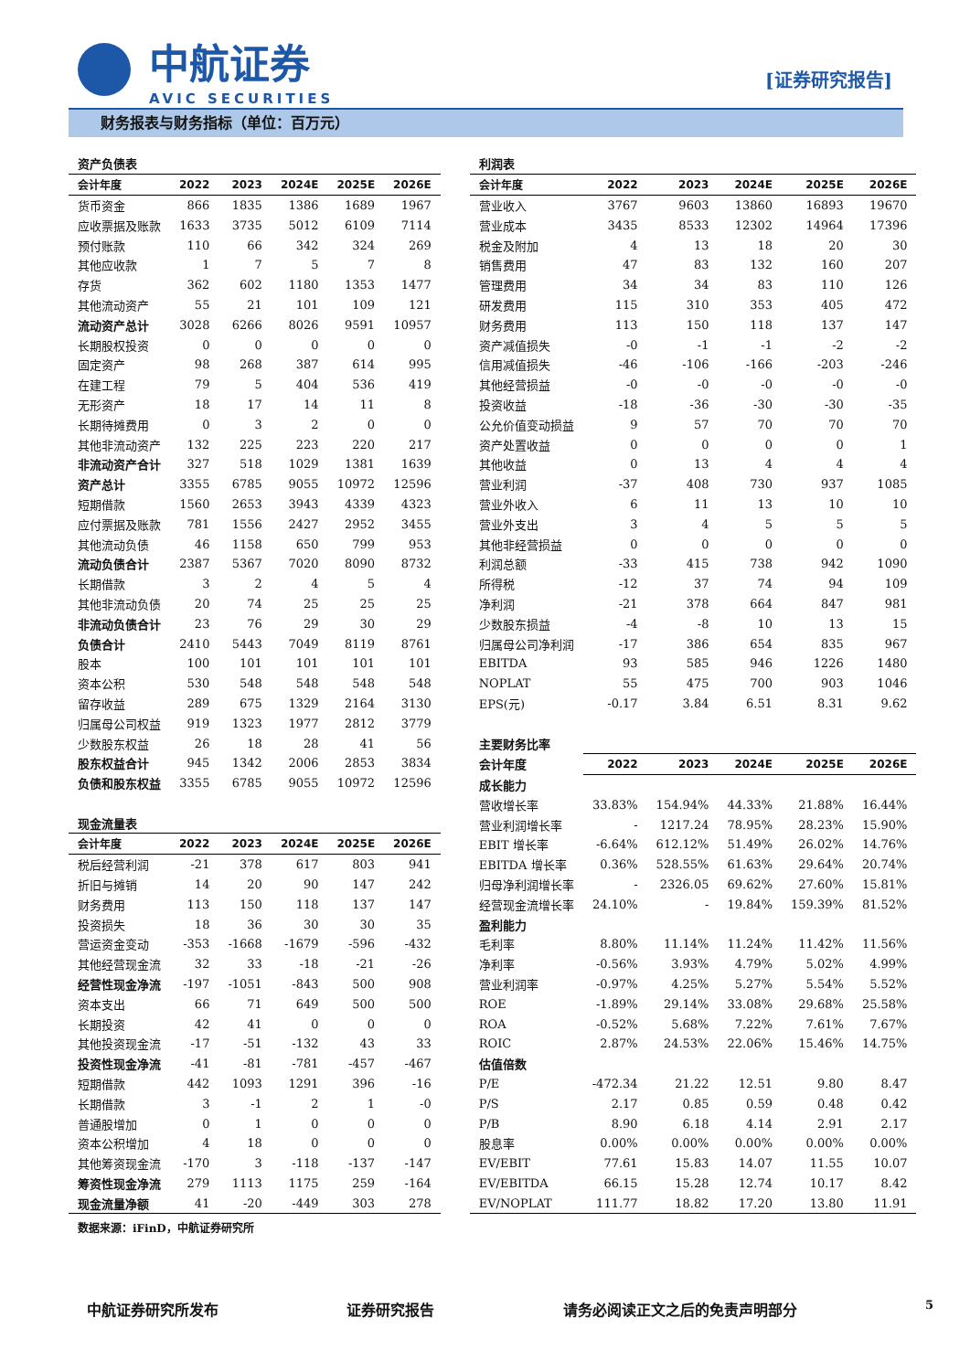中航证券
AVIC SECURITIES
[证券研究报告]
财务报表与财务指标（单位：百万元）
| 资产负债表 | | | | | |
| 会计年度 | 2022 | 2023 | 2024E | 2025E | 2026E |
| 货币资金 | 866 | 1835 | 1386 | 1689 | 1967 |
| 应收票据及账款 | 1633 | 3735 | 5012 | 6109 | 7114 |
| 预付账款 | 110 | 66 | 342 | 324 | 269 |
| 其他应收款 | 1 | 7 | 5 | 7 | 8 |
| 存货 | 362 | 602 | 1180 | 1353 | 1477 |
| 其他流动资产 | 55 | 21 | 101 | 109 | 121 |
| 流动资产总计 | 3028 | 6266 | 8026 | 9591 | 10957 |
| 长期股权投资 | 0 | 0 | 0 | 0 | 0 |
| 固定资产 | 98 | 268 | 387 | 614 | 995 |
| 在建工程 | 79 | 5 | 404 | 536 | 419 |
| 无形资产 | 18 | 17 | 14 | 11 | 8 |
| 长期待摊费用 | 0 | 3 | 2 | 0 | 0 |
| 其他非流动资产 | 132 | 225 | 223 | 220 | 217 |
| 非流动资产合计 | 327 | 518 | 1029 | 1381 | 1639 |
| 资产总计 | 3355 | 6785 | 9055 | 10972 | 12596 |
| 短期借款 | 1560 | 2653 | 3943 | 4339 | 4323 |
| 应付票据及账款 | 781 | 1556 | 2427 | 2952 | 3455 |
| 其他流动负债 | 46 | 1158 | 650 | 799 | 953 |
| 流动负债合计 | 2387 | 5367 | 7020 | 8090 | 8732 |
| 长期借款 | 3 | 2 | 4 | 5 | 4 |
| 其他非流动负债 | 20 | 74 | 25 | 25 | 25 |
| 非流动负债合计 | 23 | 76 | 29 | 30 | 29 |
| 负债合计 | 2410 | 5443 | 7049 | 8119 | 8761 |
| 股本 | 100 | 101 | 101 | 101 | 101 |
| 资本公积 | 530 | 548 | 548 | 548 | 548 |
| 留存收益 | 289 | 675 | 1329 | 2164 | 3130 |
| 归属母公司权益 | 919 | 1323 | 1977 | 2812 | 3779 |
| 少数股东权益 | 26 | 18 | 28 | 41 | 56 |
| 股东权益合计 | 945 | 1342 | 2006 | 2853 | 3834 |
| 负债和股东权益 | 3355 | 6785 | 9055 | 10972 | 12596 |
| 现金流量表 | | | | | |
| 会计年度 | 2022 | 2023 | 2024E | 2025E | 2026E |
| 税后经营利润 | -21 | 378 | 617 | 803 | 941 |
| 折旧与摊销 | 14 | 20 | 90 | 147 | 242 |
| 财务费用 | 113 | 150 | 118 | 137 | 147 |
| 投资损失 | 18 | 36 | 30 | 30 | 35 |
| 营运资金变动 | -353 | -1668 | -1679 | -596 | -432 |
| 其他经营现金流 | 32 | 33 | -18 | -21 | -26 |
| 经营性现金净流 | -197 | -1051 | -843 | 500 | 908 |
| 资本支出 | 66 | 71 | 649 | 500 | 500 |
| 长期投资 | 42 | 41 | 0 | 0 | 0 |
| 其他投资现金流 | -17 | -51 | -132 | 43 | 33 |
| 投资性现金净流 | -41 | -81 | -781 | -457 | -467 |
| 短期借款 | 442 | 1093 | 1291 | 396 | -16 |
| 长期借款 | 3 | -1 | 2 | 1 | -0 |
| 普通股增加 | 0 | 1 | 0 | 0 | 0 |
| 资本公积增加 | 4 | 18 | 0 | 0 | 0 |
| 其他筹资现金流 | -170 | 3 | -118 | -137 | -147 |
| 筹资性现金净流 | 279 | 1113 | 1175 | 259 | -164 |
| 现金流量净额 | 41 | -20 | -449 | 303 | 278 |
| 利润表 | | | | | |
| 会计年度 | 2022 | 2023 | 2024E | 2025E | 2026E |
| 营业收入 | 3767 | 9603 | 13860 | 16893 | 19670 |
| 营业成本 | 3435 | 8533 | 12302 | 14964 | 17396 |
| 税金及附加 | 4 | 13 | 18 | 20 | 30 |
| 销售费用 | 47 | 83 | 132 | 160 | 207 |
| 管理费用 | 34 | 34 | 83 | 110 | 126 |
| 研发费用 | 115 | 310 | 353 | 405 | 472 |
| 财务费用 | 113 | 150 | 118 | 137 | 147 |
| 资产减值损失 | -0 | -1 | -1 | -2 | -2 |
| 信用减值损失 | -46 | -106 | -166 | -203 | -246 |
| 其他经营损益 | -0 | -0 | -0 | -0 | -0 |
| 投资收益 | -18 | -36 | -30 | -30 | -35 |
| 公允价值变动损益 | 9 | 57 | 70 | 70 | 70 |
| 资产处置收益 | 0 | 0 | 0 | 0 | 1 |
| 其他收益 | 0 | 13 | 4 | 4 | 4 |
| 营业利润 | -37 | 408 | 730 | 937 | 1085 |
| 营业外收入 | 6 | 11 | 13 | 10 | 10 |
| 营业外支出 | 3 | 4 | 5 | 5 | 5 |
| 其他非经营损益 | 0 | 0 | 0 | 0 | 0 |
| 利润总额 | -33 | 415 | 738 | 942 | 1090 |
| 所得税 | -12 | 37 | 74 | 94 | 109 |
| 净利润 | -21 | 378 | 664 | 847 | 981 |
| 少数股东损益 | -4 | -8 | 10 | 13 | 15 |
| 归属母公司净利润 | -17 | 386 | 654 | 835 | 967 |
| EBITDA | 93 | 585 | 946 | 1226 | 1480 |
| NOPLAT | 55 | 475 | 700 | 903 | 1046 |
| EPS(元) | -0.17 | 3.84 | 6.51 | 8.31 | 9.62 |
| 主要财务比率 | | | | | |
| 会计年度 | 2022 | 2023 | 2024E | 2025E | 2026E |
| 成长能力 | | | | | |
| 营收增长率 | 33.83% | 154.94% | 44.33% | 21.88% | 16.44% |
| 营业利润增长率 | - | 1217.24 | 78.95% | 28.23% | 15.90% |
| EBIT 增长率 | -6.64% | 612.12% | 51.49% | 26.02% | 14.76% |
| EBITDA 增长率 | 0.36% | 528.55% | 61.63% | 29.64% | 20.74% |
| 归母净利润增长率 | - | 2326.05 | 69.62% | 27.60% | 15.81% |
| 经营现金流增长率 | 24.10% | - | 19.84% | 159.39% | 81.52% |
| 盈利能力 | | | | | |
| 毛利率 | 8.80% | 11.14% | 11.24% | 11.42% | 11.56% |
| 净利率 | -0.56% | 3.93% | 4.79% | 5.02% | 4.99% |
| 营业利润率 | -0.97% | 4.25% | 5.27% | 5.54% | 5.52% |
| ROE | -1.89% | 29.14% | 33.08% | 29.68% | 25.58% |
| ROA | -0.52% | 5.68% | 7.22% | 7.61% | 7.67% |
| ROIC | 2.87% | 24.53% | 22.06% | 15.46% | 14.75% |
| 估值倍数 | | | | | |
| P/E | -472.34 | 21.22 | 12.51 | 9.80 | 8.47 |
| P/S | 2.17 | 0.85 | 0.59 | 0.48 | 0.42 |
| P/B | 8.90 | 6.18 | 4.14 | 2.91 | 2.17 |
| 股息率 | 0.00% | 0.00% | 0.00% | 0.00% | 0.00% |
| EV/EBIT | 77.61 | 15.83 | 14.07 | 11.55 | 10.07 |
| EV/EBITDA | 66.15 | 15.28 | 12.74 | 10.17 | 8.42 |
| EV/NOPLAT | 111.77 | 18.82 | 17.20 | 13.80 | 11.91 |
数据来源：iFinD，中航证券研究所
中航证券研究所发布 证券研究报告 请务必阅读正文之后的免责声明部分 5